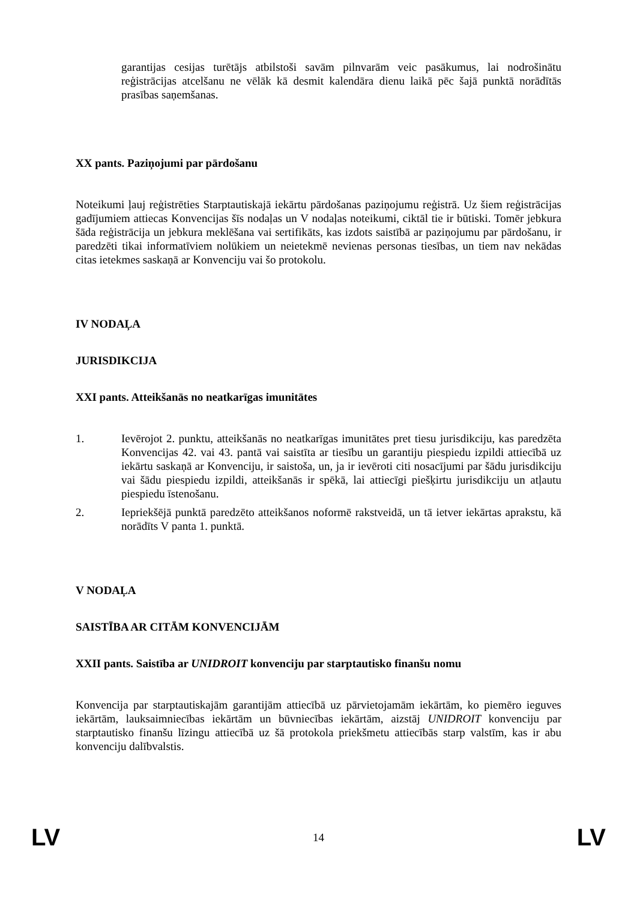garantijas cesijas turētājs atbilstoši savām pilnvarām veic pasākumus, lai nodrošinātu reģistrācijas atcelšanu ne vēlāk kā desmit kalendāra dienu laikā pēc šajā punktā norādītās prasības saņemšanas.
XX pants. Paziņojumi par pārdošanu
Noteikumi ļauj reģistrēties Starptautiskajā iekārtu pārdošanas paziņojumu reģistrā. Uz šiem reģistrācijas gadījumiem attiecas Konvencijas šīs nodaļas un V nodaļas noteikumi, ciktāl tie ir būtiski. Tomēr jebkura šāda reģistrācija un jebkura meklēšana vai sertifikāts, kas izdots saistībā ar paziņojumu par pārdošanu, ir paredzēti tikai informatīviem nolūkiem un neietekmē nevienas personas tiesības, un tiem nav nekādas citas ietekmes saskaņā ar Konvenciju vai šo protokolu.
IV NODAĻA
JURISDIKCIJA
XXI pants. Atteikšanās no neatkarīgas imunitātes
1. Ievērojot 2. punktu, atteikšanās no neatkarīgas imunitātes pret tiesu jurisdikciju, kas paredzēta Konvencijas 42. vai 43. pantā vai saistīta ar tiesību un garantiju piespiedu izpildi attiecībā uz iekārtu saskaņā ar Konvenciju, ir saistoša, un, ja ir ievēroti citi nosacījumi par šādu jurisdikciju vai šādu piespiedu izpildi, atteikšanās ir spēkā, lai attiecīgi piešķirtu jurisdikciju un atļautu piespiedu īstenošanu.
2. Iepriekšējā punktā paredzēto atteikšanos noformē rakstveidā, un tā ietver iekārtas aprakstu, kā norādīts V panta 1. punktā.
V NODAĻA
SAISTĪBA AR CITĀM KONVENCIJĀM
XXII pants. Saistība ar UNIDROIT konvenciju par starptautisko finanšu nomu
Konvencija par starptautiskajām garantijām attiecībā uz pārvietojamām iekārtām, ko piemēro ieguves iekārtām, lauksaimniecības iekārtām un būvniecības iekārtām, aizstāj UNIDROIT konvenciju par starptautisko finanšu līzingu attiecībā uz šā protokola priekšmetu attiecībās starp valstīm, kas ir abu konvenciju dalībvalstis.
LV 14 LV